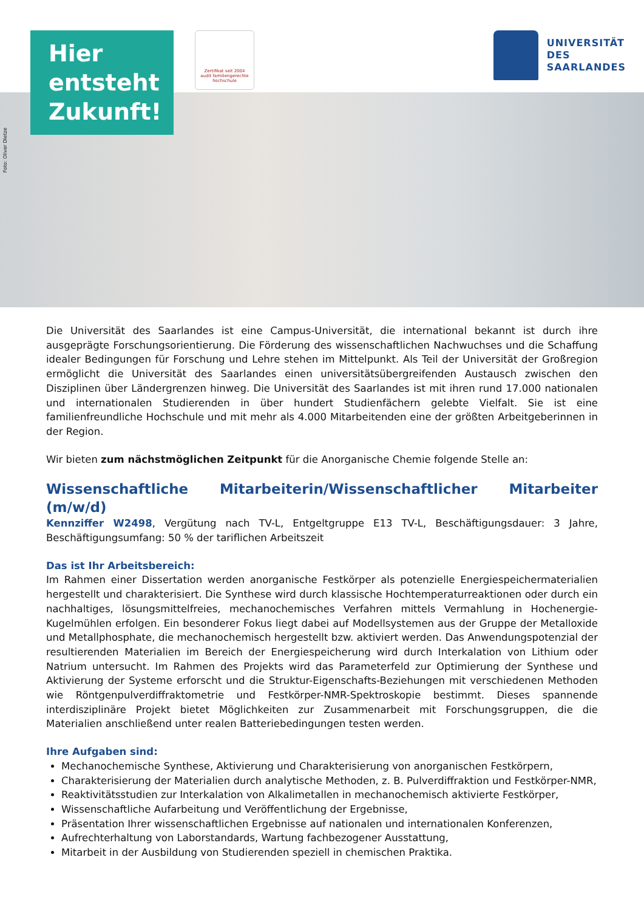Foto: Oliver Dietze
Hier
entsteht
Zukunft!
Zertifikat seit 2004
audit familiengerechte
hochschule
UNIVERSITÄT
DES
SAARLANDES
Die Universität des Saarlandes ist eine Campus-Universität, die international bekannt ist durch ihre ausgeprägte Forschungsorientierung. Die Förderung des wissenschaftlichen Nachwuchses und die Schaffung idealer Bedingungen für Forschung und Lehre stehen im Mittelpunkt. Als Teil der Universität der Großregion ermöglicht die Universität des Saarlandes einen universitätsübergreifenden Austausch zwischen den Disziplinen über Ländergrenzen hinweg. Die Universität des Saarlandes ist mit ihren rund 17.000 nationalen und internationalen Studierenden in über hundert Studienfächern gelebte Vielfalt. Sie ist eine familienfreundliche Hochschule und mit mehr als 4.000 Mitarbeitenden eine der größten Arbeitgeberinnen in der Region.
Wir bieten zum nächstmöglichen Zeitpunkt für die Anorganische Chemie folgende Stelle an:
Wissenschaftliche Mitarbeiterin/Wissenschaftlicher Mitarbeiter (m/w/d)
Kennziffer W2498, Vergütung nach TV-L, Entgeltgruppe E13 TV-L, Beschäftigungsdauer: 3 Jahre, Beschäftigungsumfang: 50 % der tariflichen Arbeitszeit
Das ist Ihr Arbeitsbereich:
Im Rahmen einer Dissertation werden anorganische Festkörper als potenzielle Energiespeichermaterialien hergestellt und charakterisiert. Die Synthese wird durch klassische Hochtemperaturreaktionen oder durch ein nachhaltiges, lösungsmittelfreies, mechanochemisches Verfahren mittels Vermahlung in Hochenergie-Kugelmühlen erfolgen. Ein besonderer Fokus liegt dabei auf Modellsystemen aus der Gruppe der Metalloxide und Metallphosphate, die mechanochemisch hergestellt bzw. aktiviert werden. Das Anwendungspotenzial der resultierenden Materialien im Bereich der Energiespeicherung wird durch Interkalation von Lithium oder Natrium untersucht. Im Rahmen des Projekts wird das Parameterfeld zur Optimierung der Synthese und Aktivierung der Systeme erforscht und die Struktur-Eigenschafts-Beziehungen mit verschiedenen Methoden wie Röntgenpulverdiffraktometrie und Festkörper-NMR-Spektroskopie bestimmt. Dieses spannende interdisziplinäre Projekt bietet Möglichkeiten zur Zusammenarbeit mit Forschungsgruppen, die die Materialien anschließend unter realen Batteriebedingungen testen werden.
Ihre Aufgaben sind:
Mechanochemische Synthese, Aktivierung und Charakterisierung von anorganischen Festkörpern,
Charakterisierung der Materialien durch analytische Methoden, z. B. Pulverdiffraktion und Festkörper-NMR,
Reaktivitätsstudien zur Interkalation von Alkalimetallen in mechanochemisch aktivierte Festkörper,
Wissenschaftliche Aufarbeitung und Veröffentlichung der Ergebnisse,
Präsentation Ihrer wissenschaftlichen Ergebnisse auf nationalen und internationalen Konferenzen,
Aufrechterhaltung von Laborstandards, Wartung fachbezogener Ausstattung,
Mitarbeit in der Ausbildung von Studierenden speziell in chemischen Praktika.